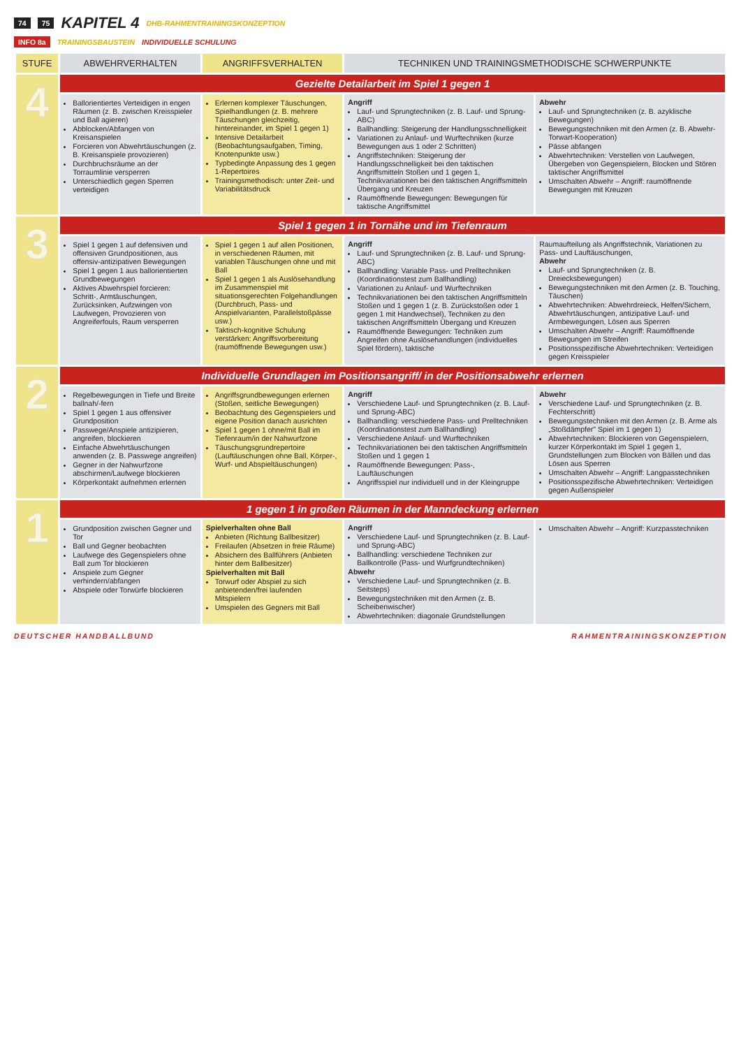74 75 KAPITEL 4 DHB-RAHMENTRAININGSKONZEPTION
INFO 8a TRAININGSBAUSTEIN INDIVIDUELLE SCHULUNG
| STUFE | ABWEHRVERHALTEN | ANGRIFFSVERHALTEN | TECHNIKEN UND TRAININGSMETHODISCHE SCHWERPUNKTE | |
| --- | --- | --- | --- | --- |
| 4 | Gezielte Detailarbeit im Spiel 1 gegen 1 | | | |
| | Ballorientiertes Verteidigen in engen Räumen (z. B. zwischen Kreisspieler und Ball agieren) Abblocken/Abfangen von Kreisanspielen Forcieren von Abwehrtäuschungen (z. B. Kreisanspiele provozieren) Durchbruchsräume an der Torraumlinie versperren Unterschiedlich gegen Sperren verteidigen | Erlernen komplexer Täuschungen, Spielhandlungen (z. B. mehrere Täuschungen gleichzeitig, hintereinander, im Spiel 1 gegen 1) Intensive Detailarbeit (Beobachtungsaufgaben, Timing, Knotenpunkte usw.) Typbedingte Anpassung des 1 gegen 1-Repertoires Trainingsmethodisch: unter Zeit- und Variabilitätsdruck | Angriff Lauf- und Sprungtechniken (z. B. Lauf- und Sprung-ABC) Ballhandling: Steigerung der Handlungsschnelligkeit Variationen zu Anlauf- und Wurftechniken (kurze Bewegungen aus 1 oder 2 Schritten) Angriffstechniken: Steigerung der Handlungsschnelligkeit bei den taktischen Angriffsmitteln Stoßen und 1 gegen 1, Technikvariationen bei den taktischen Angriffsmitteln Übergang und Kreuzen Raumöffnende Bewegungen: Bewegungen für taktische Angriffsmittel | Abwehr Lauf- und Sprungtechniken (z. B. azyklische Bewegungen) Bewegungstechniken mit den Armen (z. B. Abwehr-Torwart-Kooperation) Pässe abfangen Abwehrtechniken: Verstellen von Laufwegen, Übergeben von Gegenspielern, Blocken und Stören taktischer Angriffsmittel Umschalten Abwehr – Angriff: raumöffnende Bewegungen mit Kreuzen |
| 3 | Spiel 1 gegen 1 in Tornähe und im Tiefenraum | | | |
| | Spiel 1 gegen 1 auf defensiven und offensiven Grundpositionen, aus offensiv-antizipativen Bewegungen Spiel 1 gegen 1 aus ballorientierten Grundbewegungen Aktives Abwehrspiel forcieren: Schritt-, Armtäuschungen, Zurücksinken, Aufzwingen von Laufwegen, Provozieren von Angreiferfouls, Raum versperren | Spiel 1 gegen 1 auf allen Positionen, in verschiedenen Räumen, mit variablen Täuschungen ohne und mit Ball Spiel 1 gegen 1 als Auslösehandlung im Zusammenspiel mit situationsgerechten Folgehandlungen (Durchbruch, Pass- und Anspielvarianten, Parallelstoßpässe usw.) Taktisch-kognitive Schulung verstärken: Angriffsvorbereitung (raumöffnende Bewegungen usw.) | Angriff Lauf- und Sprungtechniken (z. B. Lauf- und Sprung-ABC) Ballhandling: Variable Pass- und Prelltechniken (Koordinationstest zum Ballhandling) Variationen zu Anlauf- und Wurftechniken Technikvariationen bei den taktischen Angriffsmitteln Stoßen und 1 gegen 1 (z. B. Zurückstoßen oder 1 gegen 1 mit Handwechsel), Techniken zu den taktischen Angriffsmitteln Übergang und Kreuzen Raumöffnende Bewegungen: Techniken zum Angreifen ohne Auslösehandlungen (individuelles Spiel fördern), taktische | Raumaufteilung als Angriffstechnik, Variationen zu Pass- und Lauftäuschungen, Abwehr Lauf- und Sprungtechniken (z. B. Dreiecksbewegungen) Bewegungstechniken mit den Armen (z. B. Touching, Täuschen) Abwehrtechniken: Abwehrdreieck, Helfen/Sichern, Abwehrtäuschungen, antizipative Lauf- und Armbewegungen, Lösen aus Sperren Umschalten Abwehr – Angriff: Raumöffnende Bewegungen im Streifen Positionsspezifische Abwehrtechniken: Verteidigen gegen Kreisspieler |
| 2 | Individuelle Grundlagen im Positionsangriff/ in der Positionsabwehr erlernen | | | |
| | Regelbewegungen in Tiefe und Breite ballnah/-fern Spiel 1 gegen 1 aus offensiver Grundposition Passwege/Anspiele antizipieren, angreifen, blockieren Einfache Abwehrtäuschungen anwenden (z. B. Passwege angreifen) Gegner in der Nahwurfzone abschirmen/Laufwege blockieren Körperkontakt aufnehmen erlernen | Angriffsgrundbewegungen erlernen (Stoßen, seitliche Bewegungen) Beobachtung des Gegenspielers und eigene Position danach ausrichten Spiel 1 gegen 1 ohne/mit Ball im Tiefenraum/in der Nahwurfzone Täuschungsgrundrepertoire (Lauftäuschungen ohne Ball, Körper-, Wurf- und Abspieltäuschungen) | Angriff Verschiedene Lauf- und Sprungtechniken (z. B. Lauf- und Sprung-ABC) Ballhandling: verschiedene Pass- und Prelltechniken (Koordinationstest zum Ballhandling) Verschiedene Anlauf- und Wurftechniken Technikvariationen bei den taktischen Angriffsmitteln Stoßen und 1 gegen 1 Raumöffnende Bewegungen: Pass-, Lauftäuschungen Angriffsspiel nur individuell und in der Kleingruppe | Abwehr Verschiedene Lauf- und Sprungtechniken (z. B. Fechterschritt) Bewegungstechniken mit den Armen (z. B. Arme als „Stoßdämpfer" Spiel im 1 gegen 1) Abwehrtechniken: Blockieren von Gegenspielern, kurzer Körperkontakt im Spiel 1 gegen 1, Grundstellungen zum Blocken von Bällen und das Lösen aus Sperren Umschalten Abwehr – Angriff: Langpasstechniken Positionsspezifische Abwehrtechniken: Verteidigen gegen Außenspieler |
| 1 | 1 gegen 1 in großen Räumen in der Manndeckung erlernen | | | |
| | Grundposition zwischen Gegner und Tor Ball und Gegner beobachten Laufwege des Gegenspielers ohne Ball zum Tor blockieren Anspiele zum Gegner verhindern/abfangen Abspiele oder Torwürfe blockieren | Spielverhalten ohne Ball Anbieten (Richtung Ballbesitzer) Freilaufen (Absetzen in freie Räume) Absichern des Ballführers (Anbieten hinter dem Ballbesitzer) Spielverhalten mit Ball Torwurf oder Abspiel zu sich anbietenden/frei laufenden Mitspielern Umspielen des Gegners mit Ball | Angriff Verschiedene Lauf- und Sprungtechniken (z. B. Lauf- und Sprung-ABC) Ballhandling: verschiedene Techniken zur Ballkontrolle (Pass- und Wurfgrundtechniken) Abwehr Verschiedene Lauf- und Sprungtechniken (z. B. Seitsteps) Bewegungstechniken mit den Armen (z. B. Scheibenwischer) Abwehrtechniken: diagonale Grundstellungen | Umschalten Abwehr – Angriff: Kurzpasstechniken |
DEUTSCHER HANDBALLBUND RAHMENTRAININGSKONZEPTION